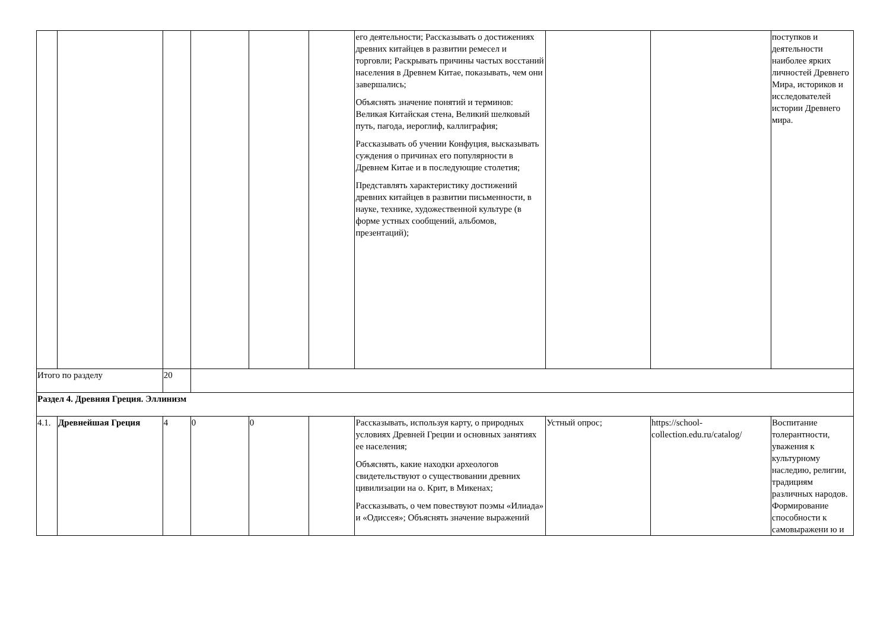| | | | | | | его деятельности; Рассказывать о достижениях древних китайцев в развитии ремесел и торговли; Раскрывать причины частых восстаний населения в Древнем Китае, показывать, чем они завершались; Объяснять значение понятий и терминов: Великая Китайская стена, Великий шелковый путь, пагода, иероглиф, каллиграфия; Рассказывать об учении Конфуция, высказывать суждения о причинах его популярности в Древнем Китае и в последующие столетия; Представлять характеристику достижений древних китайцев в развитии письменности, в науке, технике, художественной культуре (в форме устных сообщений, альбомов, презентаций); | | | поступков и деятельности наиболее ярких личностей Древнего Мира, историков и исследователей истории Древнего мира. |
| Итого по разделу | | 20 | | | | | | | |
| Раздел 4. Древняя Греция. Эллинизм | | | | | | | | | |
| 4.1. | Древнейшая Греция | 4 | 0 | 0 | | Рассказывать, используя карту, о природных условиях Древней Греции и основных занятиях ее населения; Объяснять, какие находки археологов свидетельствуют о существовании древних цивилизации на о. Крит, в Микенах; Рассказывать, о чем повествуют поэмы «Илиада» и «Одиссея»; Объяснять значение выражений | Устный опрос; | https://school-collection.edu.ru/catalog/ | Воспитание толерантности, уважения к культурному наследию, религии, традициям различных народов. Формирование способности к самовыражени ю и |